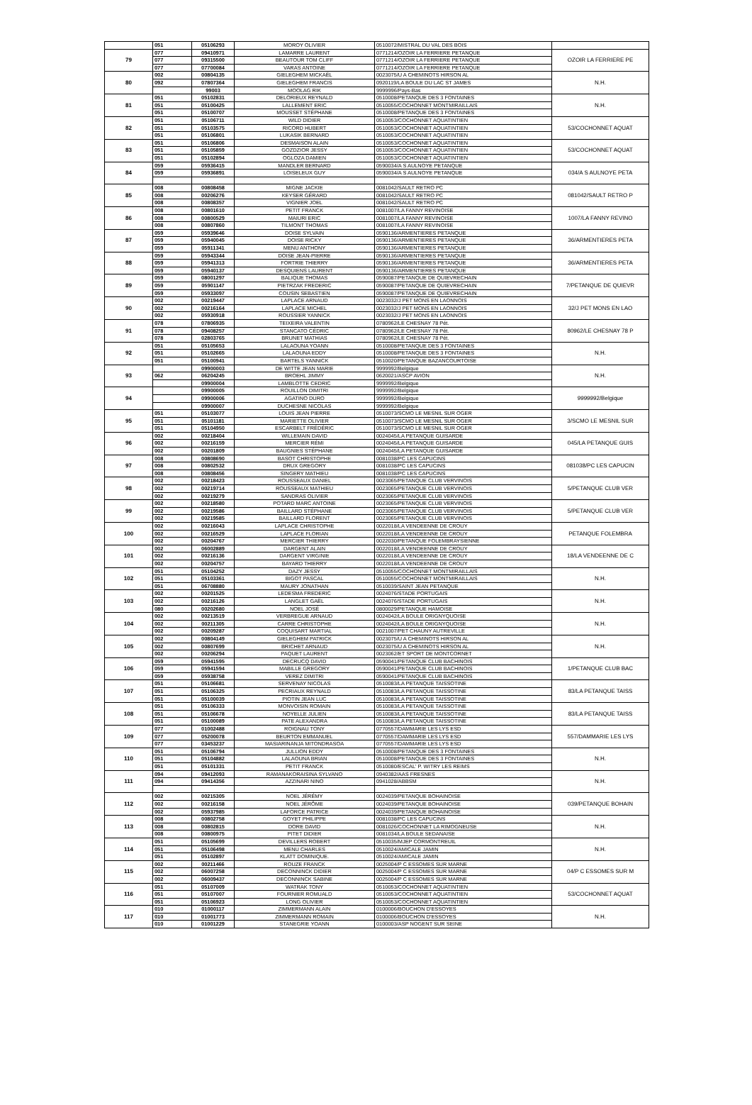| | 051 | 05106293 | MOROY OLIVIER | 0510072/MISTRAL DU VAL DES BOIS | |
| 79 | 077 | 09410971 | LAMARRE LAURENT | 0771214/OZOIR LA FERRIERE PETANQUE | OZOIR LA FERRIERE PE |
| | 077 | 09315500 | BEAUTOUR TOM CLIFF | 0771214/OZOIR LA FERRIERE PETANQUE | |
| | 077 | 07700084 | VARAS ANTOINE | 0771214/OZOIR LA FERRIERE PETANQUE | |
| 80 | 002 | 00804135 | GIELEGHEM MICKAËL | 0023075/U A CHEMINOTS HIRSON AL | N.H. |
| | 092 | 07807364 | GIELEGHEM FRANCIS | 0920119/LA BOULE DU LAC ST JAMES | |
| | | 99003 | MOOLAG RIK | 9999996/Pays-Bas | |
| 81 | 051 | 05102831 | DELORIEUX REYNALD | 0510008/PETANQUE DES 3 FONTAINES | N.H. |
| | 051 | 05100425 | LALLEMENT ERIC | 0510055/COCHONNET MONTMIRAILLAIS | |
| | 051 | 05100707 | MOUSSET STÉPHANE | 0510008/PETANQUE DES 3 FONTAINES | |
| 82 | 051 | 05106711 | WILD DIDIER | 0510053/COCHONNET AQUATINTIEN | 53/COCHONNET AQUAT |
| | 051 | 05103575 | RICORD HUBERT | 0510053/COCHONNET AQUATINTIEN | |
| | 051 | 05106801 | LUKASIK BERNARD | 0510053/COCHONNET AQUATINTIEN | |
| 83 | 051 | 05106806 | DESMAISON ALAIN | 0510053/COCHONNET AQUATINTIEN | 53/COCHONNET AQUAT |
| | 051 | 05105859 | GOZDZIOR JESSY | 0510053/COCHONNET AQUATINTIEN | |
| | 051 | 05102894 | OGLOZA DAMIEN | 0510053/COCHONNET AQUATINTIEN | |
| 84 | 059 | 05936415 | MANDLER BERNARD | 0590034/A S AULNOYE PETANQUE | 034/A S AULNOYE PETA |
| | 059 | 05936891 | LOISELEUX GUY | 0590034/A S AULNOYE PETANQUE | |
| 85 | 008 | 00808458 | MIGNE JACKIE | 0081042/SAULT RETRO PC | 081042/SAULT RETRO P |
| | 008 | 00206276 | KEYSER GÉRARD | 0081042/SAULT RETRO PC | |
| | 008 | 00808357 | VIGNIER JOEL | 0081042/SAULT RETRO PC | |
| 86 | 008 | 00801610 | PETIT FRANCK | 0081007/LA FANNY REVINOISE | 1007/LA FANNY REVINO |
| | 008 | 00800529 | MAIURI ERIC | 0081007/LA FANNY REVINOISE | |
| | 008 | 00807860 | TILMONT THOMAS | 0081007/LA FANNY REVINOISE | |
| 87 | 059 | 05939646 | DOISE SYLVAIN | 0590136/ARMENTIERES PETANQUE | 36/ARMENTIERES PETA |
| | 059 | 05940045 | DOISE RICKY | 0590136/ARMENTIERES PETANQUE | |
| | 059 | 05911341 | MENU ANTHONY | 0590136/ARMENTIERES PETANQUE | |
| 88 | 059 | 05943344 | DOISE JEAN-PIERRE | 0590136/ARMENTIERES PETANQUE | 36/ARMENTIERES PETA |
| | 059 | 05941313 | FORTRIE THIERRY | 0590136/ARMENTIERES PETANQUE | |
| | 059 | 05940137 | DESQUIENS LAURENT | 0590136/ARMENTIERES PETANQUE | |
| 89 | 059 | 08001297 | BALIQUE THOMAS | 0590087/PETANQUE DE QUIEVRECHAIN | 7/PETANQUE DE QUIEVR |
| | 059 | 05901147 | PIETRZAK FREDERIC | 0590087/PETANQUE DE QUIEVRECHAIN | |
| | 059 | 05933097 | COUSIN SEBASTIEN | 0590087/PETANQUE DE QUIEVRECHAIN | |
| 90 | 002 | 00219447 | LAPLACE ARNAUD | 0023032/J PET MONS EN LAONNOIS | 32/J PET MONS EN LAO |
| | 002 | 00216164 | LAPLACE MICHEL | 0023032/J PET MONS EN LAONNOIS | |
| | 002 | 05930918 | ROUSSIER YANNICK | 0023032/J PET MONS EN LAONNOIS | |
| 91 | 078 | 07806935 | TEIXEIRA VALENTIN | 0780962/LE CHESNAY 78 Pét. | 80962/LE CHESNAY 78 P |
| | 078 | 09408257 | STANCATO CÉDRIC | 0780962/LE CHESNAY 78 Pét. | |
| | 078 | 02803765 | BRUNET MATHIAS | 0780962/LE CHESNAY 78 Pét. | |
| 92 | 051 | 05105653 | LALAOUNA YOANN | 0510008/PETANQUE DES 3 FONTAINES | N.H. |
| | 051 | 05102665 | LALAOUNA EDDY | 0510008/PETANQUE DES 3 FONTAINES | |
| | 051 | 05100941 | BARTELS YANNICK | 0510020/PETANQUE BAZANCOURTOISE | |
| 93 | | 09900003 | DE WITTE JEAN MARIE | 9999992/Belgique | N.H. |
| | 062 | 06204245 | BROEHL JIMMY | 0620021/ASCP AVION | |
| | | 09900004 | LAMBLOTTE CEDRIC | 9999992/Belgique | |
| 94 | | 09900005 | ROUILLON DIMITRI | 9999992/Belgique | 9999992/Belgique |
| | | 09900006 | AGATINO DURO | 9999992/Belgique | |
| | | 09900007 | DUCHESNE NICOLAS | 9999992/Belgique | |
| 95 | 051 | 05103077 | LOUIS JEAN PIERRE | 0510073/SCMO LE MESNIL SUR OGER | 3/SCMO LE MESNIL SUR |
| | 051 | 05101181 | MARIETTE OLIVIER | 0510073/SCMO LE MESNIL SUR OGER | |
| | 051 | 05104950 | ESCARBELT FRÉDÉRIC | 0510073/SCMO LE MESNIL SUR OGER | |
| 96 | 002 | 00218404 | WILLEMAIN DAVID | 0024045/LA PETANQUE GUISARDE | 045/LA PETANQUE GUIS |
| | 002 | 00216159 | MERCIER RÉMI | 0024045/LA PETANQUE GUISARDE | |
| | 002 | 00201809 | BAUGNIES STÉPHANE | 0024045/LA PETANQUE GUISARDE | |
| 97 | 008 | 00808690 | BASOT CHRISTOPHE | 0081038/PC LES CAPUCINS | 081038/PC LES CAPUCIN |
| | 008 | 00802532 | DRUX GREGORY | 0081038/PC LES CAPUCINS | |
| | 008 | 00808456 | SINGERY MATHIEU | 0081038/PC LES CAPUCINS | |
| 98 | 002 | 00218423 | ROUSSEAUX DANIEL | 0023065/PETANQUE CLUB VERVINOIS | 5/PETANQUE CLUB VER |
| | 002 | 00219714 | ROUSSEAUX MATHIEU | 0023065/PETANQUE CLUB VERVINOIS | |
| | 002 | 00219279 | SANDRAS OLIVIER | 0023065/PETANQUE CLUB VERVINOIS | |
| 99 | 002 | 00218580 | POTARD MARC ANTOINE | 0023065/PETANQUE CLUB VERVINOIS | 5/PETANQUE CLUB VER |
| | 002 | 00219586 | BAILLARD STÉPHANE | 0023065/PETANQUE CLUB VERVINOIS | |
| | 002 | 00219585 | BAILLARD FLORENT | 0023065/PETANQUE CLUB VERVINOIS | |
| 100 | 002 | 00216043 | LAPLACE CHRISTOPHE | 0022018/LA VENDEENNE DE CROUY | PETANQUE FOLEMBRA |
| | 002 | 00216529 | LAPLACE FLORIAN | 0022018/LA VENDEENNE DE CROUY | |
| | 002 | 00204767 | MERCIER THIERRY | 0022030/PETANQUE FOLEMBRAYSIENNE | |
| 101 | 002 | 06002889 | DARGENT ALAIN | 0022018/LA VENDEENNE DE CROUY | 18/LA VENDEENNE DE C |
| | 002 | 00216136 | DARGENT VIRGINIE | 0022018/LA VENDEENNE DE CROUY | |
| | 002 | 00204757 | BAYARD THIERRY | 0022018/LA VENDEENNE DE CROUY | |
| 102 | 051 | 05104252 | DAZY JESSY | 0510055/COCHONNET MONTMIRAILLAIS | N.H. |
| | 051 | 05103361 | BIGOT PASCAL | 0510055/COCHONNET MONTMIRAILLAIS | |
| | 051 | 06708880 | MAURY JONATHAN | 0510039/SAINT JEAN PETANQUE | |
| 103 | 002 | 00201525 | LEDESMA FREDERIC | 0024076/STADE PORTUGAIS | N.H. |
| | 002 | 00216126 | LANGLET GAËL | 0024076/STADE PORTUGAIS | |
| | 080 | 00202680 | NOEL JOSÉ | 0800029/PETANQUE HAMOISE | |
| 104 | 002 | 00213519 | VERBREGUE ARNAUD | 0024042/LA BOULE ORIGNYQUOISE | N.H. |
| | 002 | 00211305 | CARRE CHRISTOPHE | 0024042/LA BOULE ORIGNYQUOISE | |
| | 002 | 00209287 | COQUISART MARTIAL | 0021007/PET CHAUNY AUTREVILLE | |
| 105 | 002 | 00804149 | GIELEGHEM PATRICK | 0023075/U A CHEMINOTS HIRSON AL | N.H. |
| | 002 | 00807699 | BRICHET ARNAUD | 0023075/U A CHEMINOTS HIRSON AL | |
| | 002 | 00206294 | PAQUET LAURENT | 0023062/ET SPORT DE MONTCORNET | |
| 106 | 059 | 05941595 | DECRUCQ DAVID | 0590041/PETANQUE CLUB BACHINOIS | 1/PETANQUE CLUB BAC |
| | 059 | 05941594 | MABILLE GREGORY | 0590041/PETANQUE CLUB BACHINOIS | |
| | 059 | 05938758 | VEREZ DIMITRI | 0590041/PETANQUE CLUB BACHINOIS | |
| 107 | 051 | 05106681 | SERVENAY NICOLAS | 0510083/LA PETANQUE TAISSOTINE | 83/LA PETANQUE TAISS |
| | 051 | 05106325 | PECRIAUX REYNALD | 0510083/LA PETANQUE TAISSOTINE | |
| | 051 | 05100039 | PIOTIN JEAN LUC | 0510083/LA PETANQUE TAISSOTINE | |
| 108 | 051 | 05106333 | MONVOISIN ROMAIN | 0510083/LA PETANQUE TAISSOTINE | 83/LA PETANQUE TAISS |
| | 051 | 05106678 | NOYELLE JULIEN | 0510083/LA PETANQUE TAISSOTINE | |
| | 051 | 05100089 | PATE ALEXANDRA | 0510083/LA PETANQUE TAISSOTINE | |
| 109 | 077 | 01002488 | ROIGNAU TONY | 0770557/DAMMARIE LES LYS ESD | 557/DAMMARIE LES LYS |
| | 077 | 05200078 | BEURTON EMMANUEL | 0770557/DAMMARIE LES LYS ESD | |
| | 077 | 03453237 | MASIARINANJA MITONDRASOA | 0770557/DAMMARIE LES LYS ESD | |
| 110 | 051 | 05106794 | JULLION EDDY | 0510008/PETANQUE DES 3 FONTAINES | N.H. |
| | 051 | 05104882 | LALAOUNA BRIAN | 0510008/PETANQUE DES 3 FONTAINES | |
| | 051 | 05101331 | PETIT FRANCK | 0510080/ESCAL' P. WITRY LES REIMS | |
| 111 | 094 | 09412093 | RAMANAKORAISINA SYLVANO | 0940382/AAS FRESNES | N.H. |
| | 094 | 09414356 | AZZINARI NINO | 0941028/ABBSM | |
| 112 | 002 | 00215305 | NOEL JÉRÉMY | 0024039/PETANQUE BOHAINOISE | 039/PETANQUE BOHAIN |
| | 002 | 00216158 | NOEL JÉRÔME | 0024039/PETANQUE BOHAINOISE | |
| | 002 | 05937985 | LAFORCE PATRICE | 0024039/PETANQUE BOHAINOISE | |
| 113 | 008 | 00802758 | GOYET PHILIPPE | 0081038/PC LES CAPUCINS | N.H. |
| | 008 | 00802815 | DORE DAVID | 0081026/COCHONNET LA RIMOGNEUSE | |
| | 008 | 00800975 | PITET DIDIER | 0081034/LA BOULE SEDANAISE | |
| 114 | 051 | 05105699 | DEVILLERS ROBERT | 0510035/MJEP CORMONTREUIL | N.H. |
| | 051 | 05106498 | MENU CHARLES | 0510024/AMICALE JAMIN | |
| | 051 | 05102897 | KLATT DOMINIQUE. | 0510024/AMICALE JAMIN | |
| 115 | 002 | 00211466 | ROUZE FRANCK | 0025004/P C ESSOMES SUR MARNE | 04/P C ESSOMES SUR M |
| | 002 | 06007258 | DECONNINCK DIDIER | 0025004/P C ESSOMES SUR MARNE | |
| | 002 | 06009437 | DECONNINCK SABINE | 0025004/P C ESSOMES SUR MARNE | |
| 116 | 051 | 05107009 | WATRAK TONY | 0510053/COCHONNET AQUATINTIEN | 53/COCHONNET AQUAT |
| | 051 | 05107007 | FOURNIER ROMUALD | 0510053/COCHONNET AQUATINTIEN | |
| | 051 | 05106923 | LONG OLIVIER | 0510053/COCHONNET AQUATINTIEN | |
| 117 | 010 | 01000117 | ZIMMERMANN ALAIN | 0100006/BOUCHON D'ESSOYES | N.H. |
| | 010 | 01001773 | ZIMMERMANN ROMAIN | 0100006/BOUCHON D'ESSOYES | |
| | 010 | 01001229 | STANEGRIE YOANN | 0100003/ASP NOGENT SUR SEINE | |